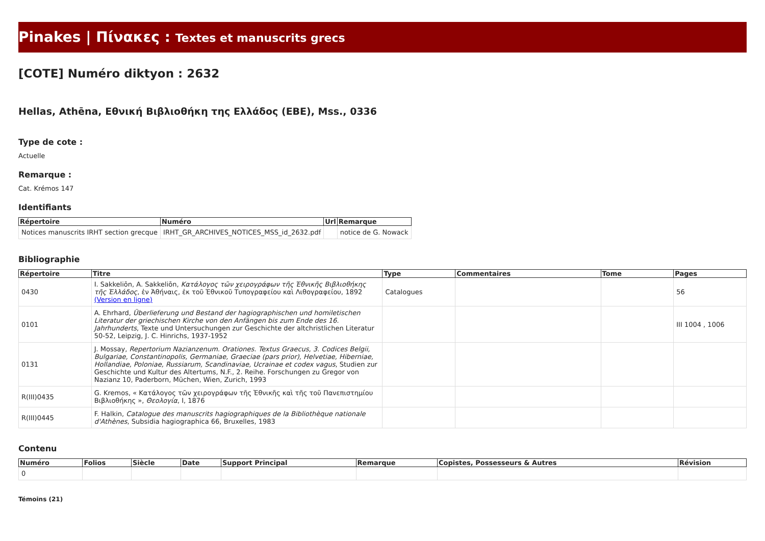Pinakes | Πίνακες : Textes et manuscrits grecs
[COTE] Numéro diktyon : 2632
Hellas, Athēna, Εθνική Βιβλιοθήκη της Ελλάδος (EBE), Mss., 0336
Type de cote :
Actuelle
Remarque :
Cat. Krémos 147
Identifiants
| Répertoire | Numéro | Url | Remarque |
| --- | --- | --- | --- |
| Notices manuscrits IRHT section grecque | IRHT_GR_ARCHIVES_NOTICES_MSS_id_2632.pdf | | notice de G. Nowack |
Bibliographie
| Répertoire | Titre | Type | Commentaires | Tome | Pages |
| --- | --- | --- | --- | --- | --- |
| 0430 | I. Sakkeliōn, A. Sakkeliōn, Κατάλογος τῶν χειρογράφων τῆς Ἐθνικῆς Βιβλιοθήκης τῆς Ἑλλάδος , ἐν Ἀθήναις, ἐκ τοῦ Ἐθνικοῦ Τυπογραφείου καὶ Λιθογραφείου, 1892 (Version en ligne) | Catalogues | | | 56 |
| 0101 | A. Ehrhard, Überlieferung und Bestand der hagiographischen und homiletischen Literatur der griechischen Kirche von den Anfängen bis zum Ende des 16. Jahrhunderts , Texte und Untersuchungen zur Geschichte der altchristlichen Literatur 50-52, Leipzig, J. C. Hinrichs, 1937-1952 | | | | III 1004 , 1006 |
| 0131 | J. Mossay, Repertorium Nazianzenum. Orationes. Textus Graecus, 3. Codices Belgii, Bulgariae, Constantinopolis, Germaniae, Graeciae (pars prior), Helvetiae, Hiberniae, Hollandiae, Poloniae, Russiarum, Scandinaviae, Ucrainae et codex vagus , Studien zur Geschichte und Kultur des Altertums, N.F., 2. Reihe. Forschungen zu Gregor von Nazianz 10, Paderborn, Müchen, Wien, Zurich, 1993 | | | | |
| R(III)0435 | G. Kremos, « Κατάλογος τῶν χειρογράφων τῆς Ἐθνικῆς καὶ τῆς τοῦ Πανεπιστημίου Βιβλιοθήκης », Θεολογία , I, 1876 | | | | |
| R(III)0445 | F. Halkin, Catalogue des manuscrits hagiographiques de la Bibliothèque nationale d'Athènes , Subsidia hagiographica 66, Bruxelles, 1983 | | | | |
Contenu
| Numéro | Folios | Siècle | Date | Support Principal | Remarque | Copistes, Possesseurs & Autres | Révision |
| --- | --- | --- | --- | --- | --- | --- | --- |
| 0 | | | | | | | |
Témoins (21)